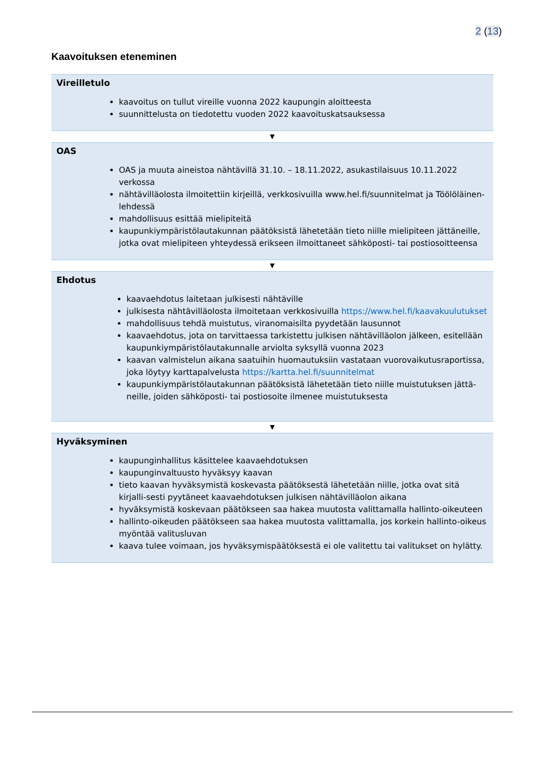2 (13)
Kaavoituksen eteneminen
Vireilletulo
kaavoitus on tullut vireille vuonna 2022 kaupungin aloitteesta
suunnittelusta on tiedotettu vuoden 2022 kaavoituskatsauksessa
▼
OAS
OAS ja muuta aineistoa nähtävillä 31.10. – 18.11.2022, asukastilaisuus 10.11.2022 verkossa
nähtävilläolosta ilmoitettiin kirjeillä, verkkosivuilla www.hel.fi/suunnitelmat ja Töölöläinen-lehdessä
mahdollisuus esittää mielipiteitä
kaupunkiympäristölautakunnan päätöksistä lähetetään tieto niille mielipiteen jättäneille, jotka ovat mielipiteen yhteydessä erikseen ilmoittaneet sähköposti- tai postiosoitteensa
▼
Ehdotus
kaavaehdotus laitetaan julkisesti nähtäville
julkisesta nähtävilläolosta ilmoitetaan verkkosivuilla https://www.hel.fi/kaavakuulutukset
mahdollisuus tehdä muistutus, viranomaisilta pyydetään lausunnot
kaavaehdotus, jota on tarvittaessa tarkistettu julkisen nähtävilläolon jälkeen, esitellään kaupunkiympäristölautakunnalle arviolta syksyllä vuonna 2023
kaavan valmistelun aikana saatuihin huomautuksiin vastataan vuorovaikutusraportissa, joka löytyy karttapalvelusta https://kartta.hel.fi/suunnitelmat
kaupunkiympäristölautakunnan päätöksistä lähetetään tieto niille muistutuksen jättä-neille, joiden sähköposti- tai postiosoite ilmenee muistutuksesta
▼
Hyväksyminen
kaupunginhallitus käsittelee kaavaehdotuksen
kaupunginvaltuusto hyväksyy kaavan
tieto kaavan hyväksymistä koskevasta päätöksestä lähetetään niille, jotka ovat sitä kirjalli-sesti pyytäneet kaavaehdotuksen julkisen nähtävilläolon aikana
hyväksymistä koskevaan päätökseen saa hakea muutosta valittamalla hallinto-oikeuteen
hallinto-oikeuden päätökseen saa hakea muutosta valittamalla, jos korkein hallinto-oikeus myöntää valitusluvan
kaava tulee voimaan, jos hyväksymispäätöksestä ei ole valitettu tai valitukset on hylätty.